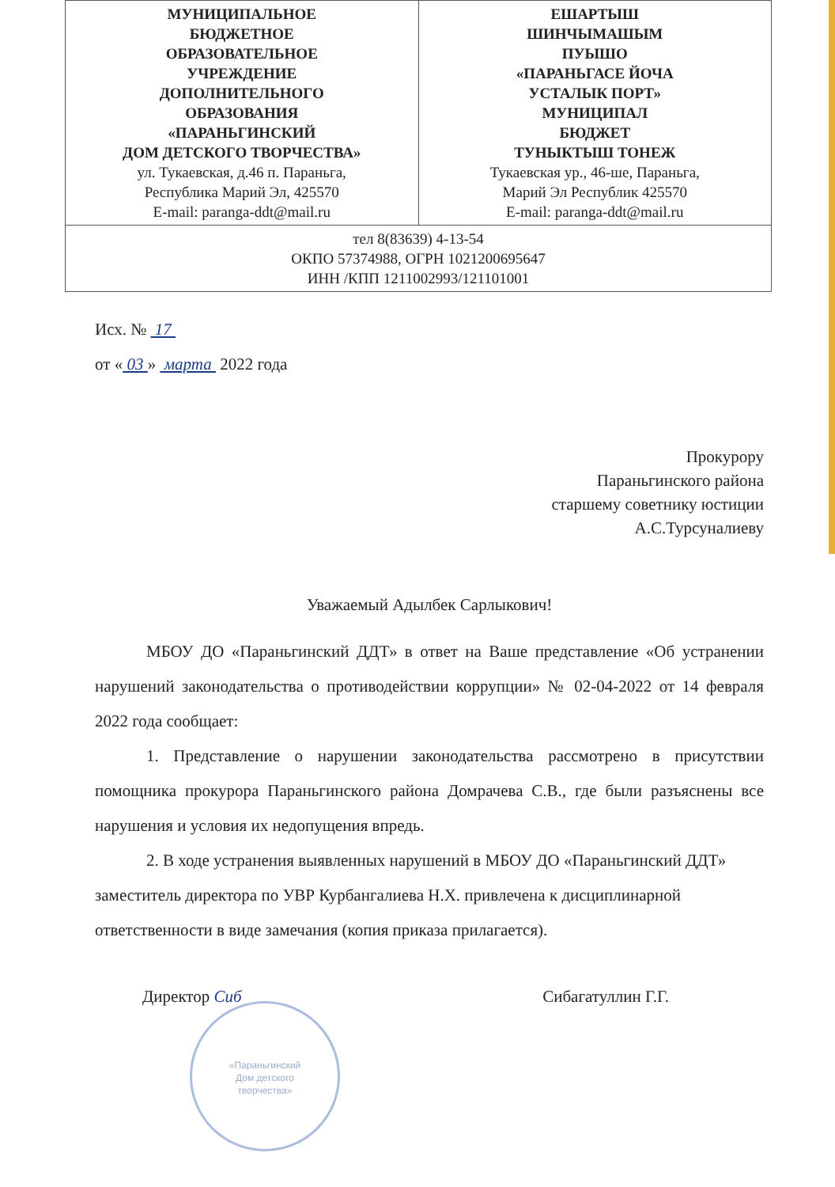| МУНИЦИПАЛЬНОЕ БЮДЖЕТНОЕ ОБРАЗОВАТЕЛЬНОЕ УЧРЕЖДЕНИЕ ДОПОЛНИТЕЛЬНОГО ОБРАЗОВАНИЯ «ПАРАНЬГИНСКИЙ ДОМ ДЕТСКОГО ТВОРЧЕСТВА» ул. Тукаевская, д.46 п. Параньга, Республика Марий Эл, 425570 E-mail: paranga-ddt@mail.ru | ЕШАРТЫШ ШИНЧЫМАШЫМ ПУЫШО «ПАРАНЬГАСЕ ЙОЧА УСТАЛЫК ПОРТ» МУНИЦИПАЛ БЮДЖЕТ ТУНЫКТЫШ ТОНЕЖ Тукаевская ур., 46-ше, Параньга, Марий Эл Республик 425570 E-mail: paranga-ddt@mail.ru |
| тел 8(83639) 4-13-54 ОКПО 57374988, ОГРН 1021200695647 ИНН /КПП 1211002993/121101001 | |
Исх. № 17
от « 03 » марта 2022 года
Прокурору
Параньгинского района
старшему советнику юстиции
А.С.Турсуналиеву
Уважаемый Адылбек Сарлыкович!
МБОУ ДО «Параньгинский ДДТ» в ответ на Ваше представление «Об устранении нарушений законодательства о противодействии коррупции» № 02-04-2022 от 14 февраля 2022 года сообщает:
1. Представление о нарушении законодательства рассмотрено в присутствии помощника прокурора Параньгинского района Домрачева С.В., где были разъяснены все нарушения и условия их недопущения впредь.
2. В ходе устранения выявленных нарушений в МБОУ ДО «Параньгинский ДДТ» заместитель директора по УВР Курбангалиева Н.Х. привлечена к дисциплинарной ответственности в виде замечания (копия приказа прилагается).
Директор Сиб Сибагатуллин Г.Г.
«Параньгинский
Дом детского
творчества»